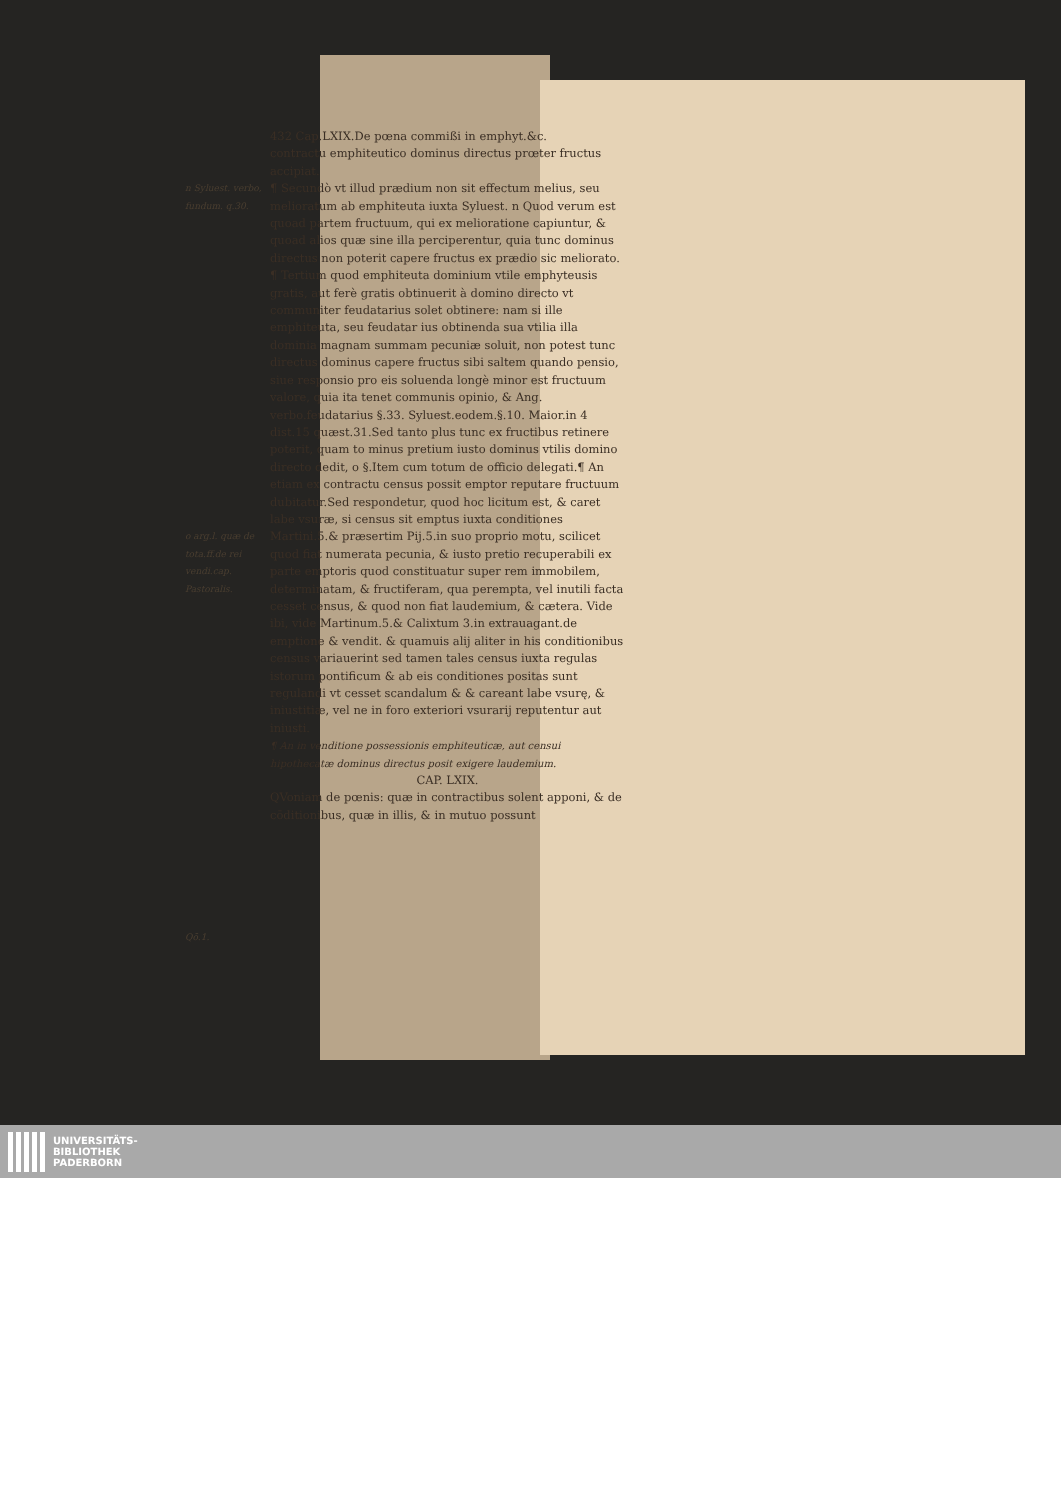n Syluest. verbo, fundum. q.30.
o arg.l. quæ de tota.ff.de rei vendi.cap. Pastoralis.
Qō.1.
432 Cap.LXIX.De pœna commißi in emphyt.&c.
contractu emphiteutico dominus directus prœter fructus accipiat.
¶ Secundò vt illud prædium non sit effectum melius, seu melioratum ab emphiteuta iuxta Syluest. n Quod verum est quoad partem fructuum, qui ex melioratione capiuntur, & quoad alios quæ sine illa perciperentur, quia tunc dominus directus non poterit capere fructus ex prædio sic meliorato.
¶ Tertium quod emphiteuta dominium vtile emphyteusis gratis, aut ferè gratis obtinuerit à domino directo vt communiter feudatarius solet obtinere: nam si ille emphiteuta, seu feudatar ius obtinenda sua vtilia illa dominia magnam summam pecuniæ soluit, non potest tunc directus dominus capere fructus sibi saltem quando pensio, siue responsio pro eis soluenda longè minor est fructuum valore, quia ita tenet communis opinio, & Ang. verbo.feudatarius §.33. Syluest.eodem.§.10. Maior.in 4 dist.15 quæst.31.Sed tanto plus tunc ex fructibus retinere poterit, quam to minus pretium iusto dominus vtilis domino directo dedit, o §.Item cum totum de officio delegati.¶ An etiam ex contractu census possit emptor reputare fructuum dubitatur.Sed respondetur, quod hoc licitum est, & caret labe vsuræ, si census sit emptus iuxta conditiones Martini.5.& præsertim Pij.5.in suo proprio motu, scilicet quod fiat numerata pecunia, & iusto pretio recuperabili ex parte emptoris quod constituatur super rem immobilem, determinatam, & fructiferam, qua perempta, vel inutili facta cesset census, & quod non fiat laudemium, & cætera. Vide ibi, vide Martinum.5.& Calixtum 3.in extrauagant.de emptione & vendit. & quamuis alij aliter in his conditionibus census variauerint sed tamen tales census iuxta regulas istorum pontificum & ab eis conditiones positas sunt regulandi vt cesset scandalum & & careant labe vsurę, & iniustitiæ, vel ne in foro exteriori vsurarij reputentur aut iniusti.
¶ An in venditione possessionis emphiteuticæ, aut censui hipothecatæ dominus directus posit exigere laudemium.
CAP. LXIX.
QVoniam de pœnis: quæ in contractibus solent apponi, & de cōditionibus, quæ in illis, & in mutuo possunt
UNIVERSITÄTS-
BIBLIOTHEK
PADERBORN